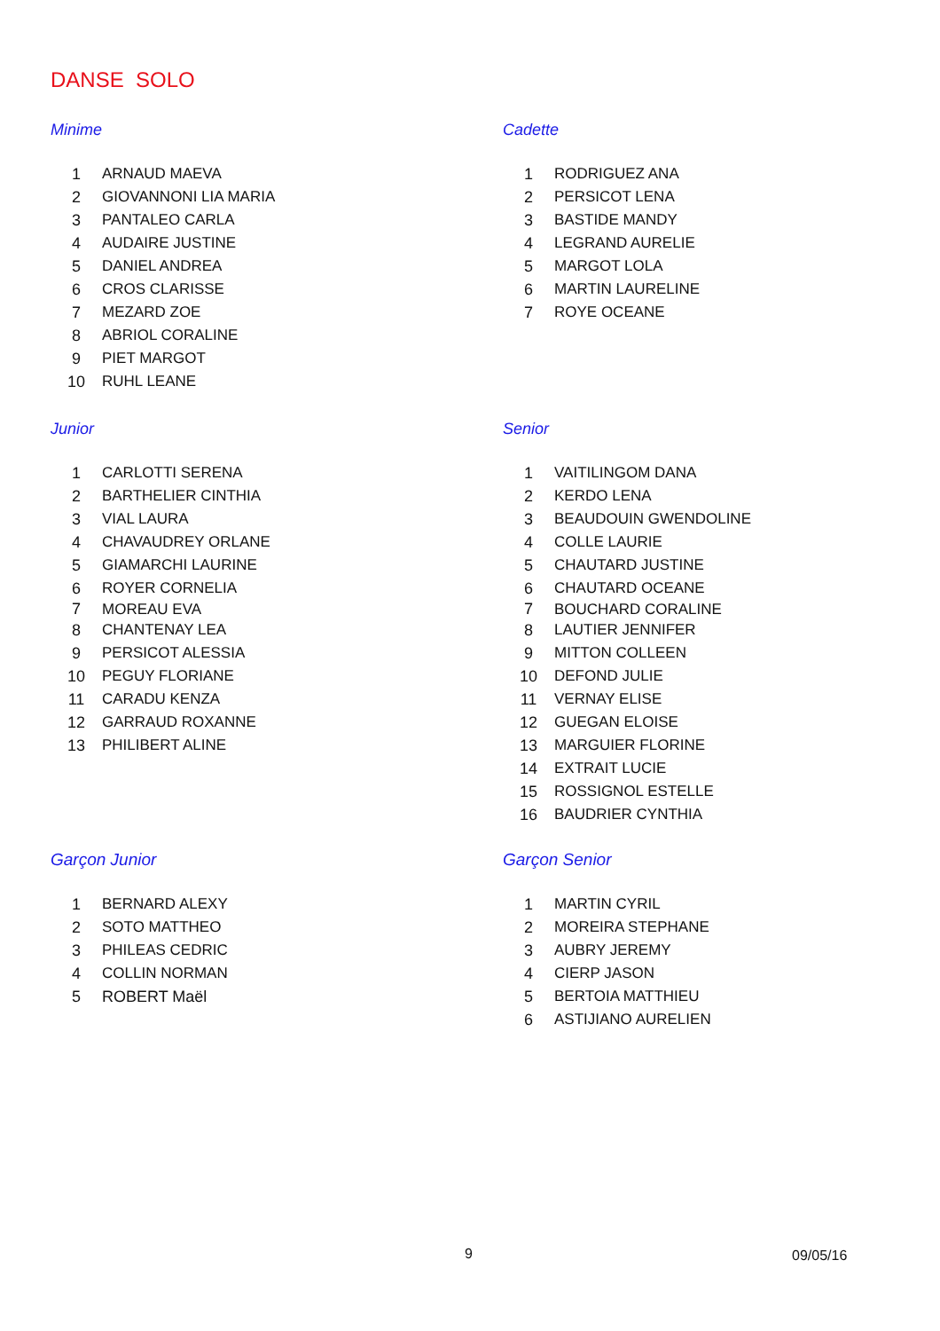DANSE SOLO
Minime
| 1 | ARNAUD MAEVA |
| 2 | GIOVANNONI LIA MARIA |
| 3 | PANTALEO CARLA |
| 4 | AUDAIRE JUSTINE |
| 5 | DANIEL ANDREA |
| 6 | CROS CLARISSE |
| 7 | MEZARD ZOE |
| 8 | ABRIOL CORALINE |
| 9 | PIET MARGOT |
| 10 | RUHL LEANE |
Cadette
| 1 | RODRIGUEZ ANA |
| 2 | PERSICOT LENA |
| 3 | BASTIDE MANDY |
| 4 | LEGRAND AURELIE |
| 5 | MARGOT LOLA |
| 6 | MARTIN LAURELINE |
| 7 | ROYE OCEANE |
Junior
| 1 | CARLOTTI SERENA |
| 2 | BARTHELIER CINTHIA |
| 3 | VIAL LAURA |
| 4 | CHAVAUDREY ORLANE |
| 5 | GIAMARCHI LAURINE |
| 6 | ROYER CORNELIA |
| 7 | MOREAU EVA |
| 8 | CHANTENAY LEA |
| 9 | PERSICOT ALESSIA |
| 10 | PEGUY FLORIANE |
| 11 | CARADU KENZA |
| 12 | GARRAUD ROXANNE |
| 13 | PHILIBERT ALINE |
Senior
| 1 | VAITILINGOM DANA |
| 2 | KERDO LENA |
| 3 | BEAUDOUIN GWENDOLINE |
| 4 | COLLE LAURIE |
| 5 | CHAUTARD JUSTINE |
| 6 | CHAUTARD OCEANE |
| 7 | BOUCHARD CORALINE |
| 8 | LAUTIER JENNIFER |
| 9 | MITTON COLLEEN |
| 10 | DEFOND JULIE |
| 11 | VERNAY ELISE |
| 12 | GUEGAN ELOISE |
| 13 | MARGUIER FLORINE |
| 14 | EXTRAIT LUCIE |
| 15 | ROSSIGNOL ESTELLE |
| 16 | BAUDRIER CYNTHIA |
Garçon Junior
| 1 | BERNARD ALEXY |
| 2 | SOTO MATTHEO |
| 3 | PHILEAS CEDRIC |
| 4 | COLLIN NORMAN |
| 5 | ROBERT Maël |
Garçon Senior
| 1 | MARTIN CYRIL |
| 2 | MOREIRA STEPHANE |
| 3 | AUBRY JEREMY |
| 4 | CIERP JASON |
| 5 | BERTOIA MATTHIEU |
| 6 | ASTIJIANO AURELIEN |
9 09/05/16